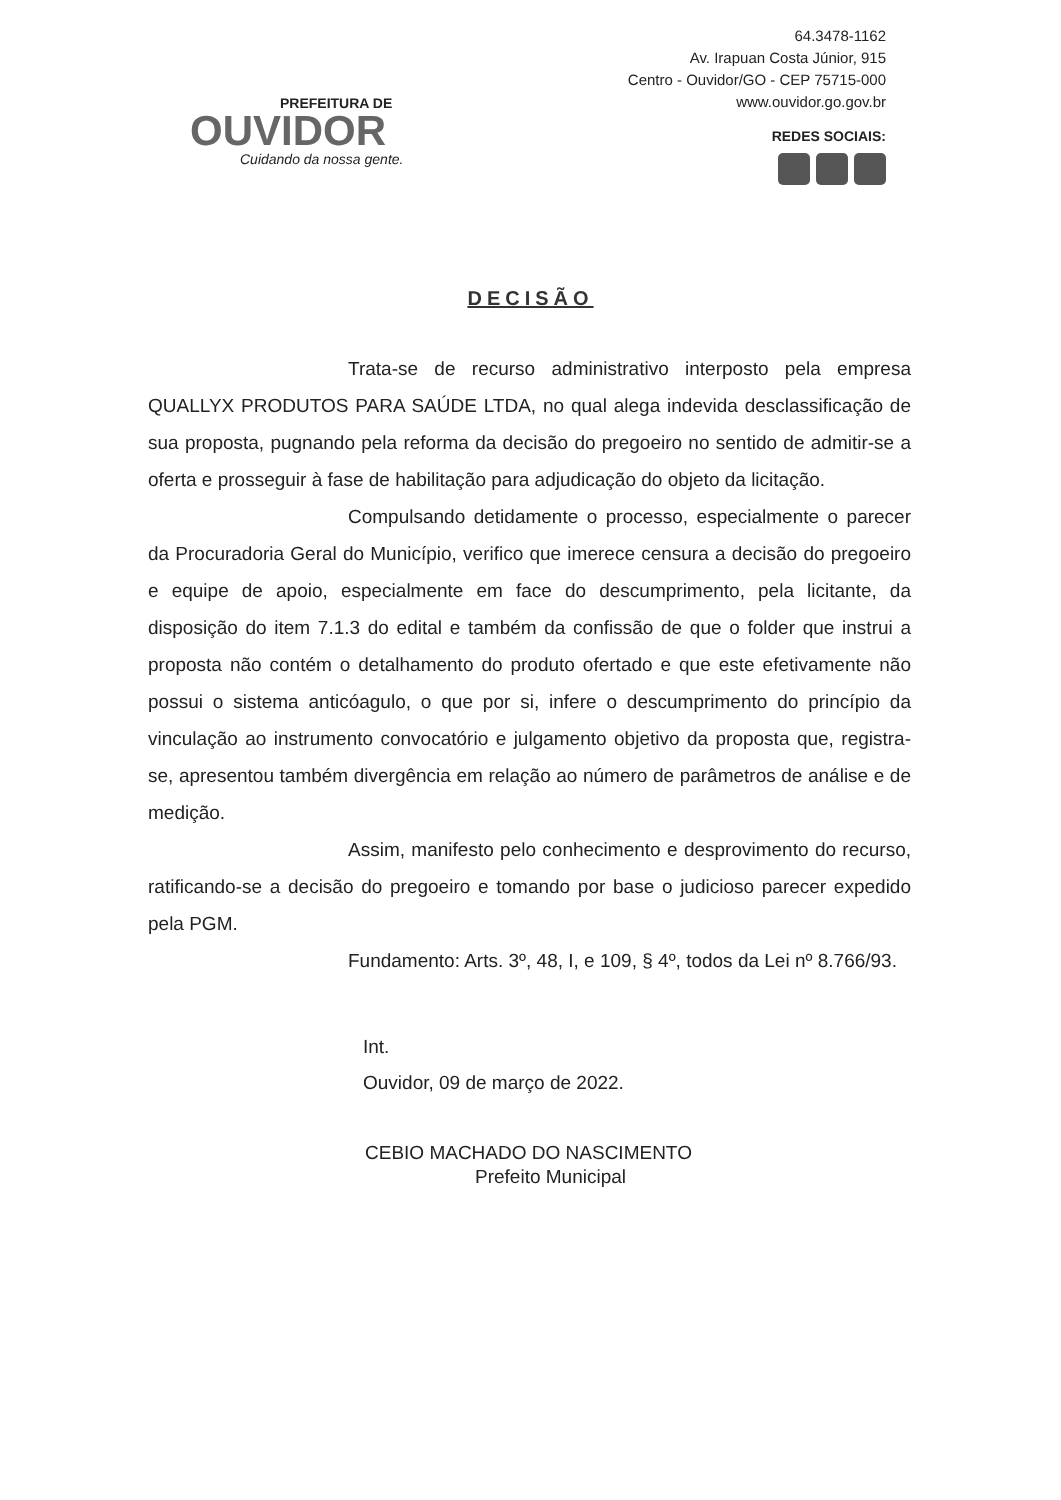PREFEITURA DE
OUVIDOR
Cuidando da nossa gente.
64.3478-1162
Av. Irapuan Costa Júnior, 915
Centro - Ouvidor/GO - CEP 75715-000
www.ouvidor.go.gov.br
REDES SOCIAIS:
DECISÃO
Trata-se de recurso administrativo interposto pela empresa QUALLYX PRODUTOS PARA SAÚDE LTDA, no qual alega indevida desclassificação de sua proposta, pugnando pela reforma da decisão do pregoeiro no sentido de admitir-se a oferta e prosseguir à fase de habilitação para adjudicação do objeto da licitação.
Compulsando detidamente o processo, especialmente o parecer da Procuradoria Geral do Município, verifico que imerece censura a decisão do pregoeiro e equipe de apoio, especialmente em face do descumprimento, pela licitante, da disposição do item 7.1.3 do edital e também da confissão de que o folder que instrui a proposta não contém o detalhamento do produto ofertado e que este efetivamente não possui o sistema anticóagulo, o que por si, infere o descumprimento do princípio da vinculação ao instrumento convocatório e julgamento objetivo da proposta que, registra-se, apresentou também divergência em relação ao número de parâmetros de análise e de medição.
Assim, manifesto pelo conhecimento e desprovimento do recurso, ratificando-se a decisão do pregoeiro e tomando por base o judicioso parecer expedido pela PGM.
Fundamento: Arts. 3º, 48, I, e 109, § 4º, todos da Lei nº 8.766/93.
Int.
Ouvidor, 09 de março de 2022.
CEBIO MACHADO DO NASCIMENTO
Prefeito Municipal